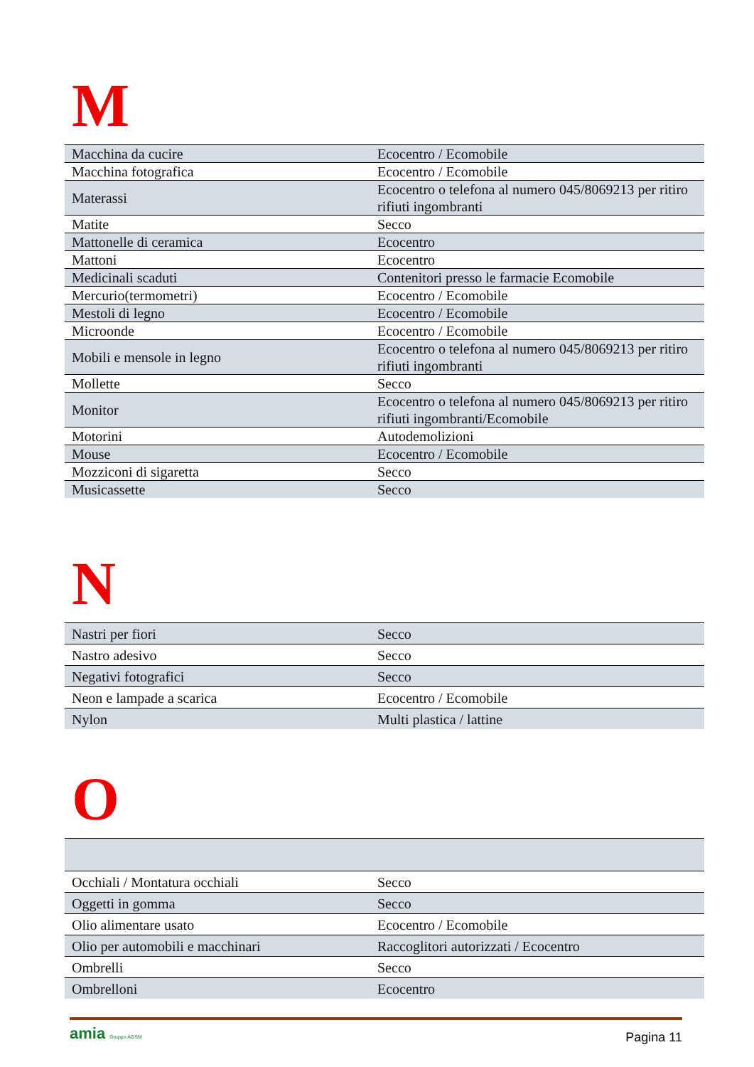M
| Macchina da cucire | Ecocentro / Ecomobile |
| Macchina fotografica | Ecocentro / Ecomobile |
| Materassi | Ecocentro o telefona al numero 045/8069213 per ritiro rifiuti ingombranti |
| Matite | Secco |
| Mattonelle di ceramica | Ecocentro |
| Mattoni | Ecocentro |
| Medicinali scaduti | Contenitori presso le farmacie Ecomobile |
| Mercurio(termometri) | Ecocentro / Ecomobile |
| Mestoli di legno | Ecocentro / Ecomobile |
| Microonde | Ecocentro / Ecomobile |
| Mobili e mensole in legno | Ecocentro o telefona al numero 045/8069213 per ritiro rifiuti ingombranti |
| Mollette | Secco |
| Monitor | Ecocentro o telefona al numero 045/8069213 per ritiro rifiuti ingombranti/Ecomobile |
| Motorini | Autodemolizioni |
| Mouse | Ecocentro / Ecomobile |
| Mozziconi di sigaretta | Secco |
| Musicassette | Secco |
N
| Nastri per fiori | Secco |
| Nastro adesivo | Secco |
| Negativi fotografici | Secco |
| Neon e lampade a scarica | Ecocentro / Ecomobile |
| Nylon | Multi plastica / lattine |
O
| Occhiali / Montatura occhiali | Secco |
| Oggetti in gomma | Secco |
| Olio alimentare usato | Ecocentro / Ecomobile |
| Olio per automobili e macchinari | Raccoglitori autorizzati / Ecocentro |
| Ombrelli | Secco |
| Ombrelloni | Ecocentro |
amia Gruppo AGSM
Pagina 11